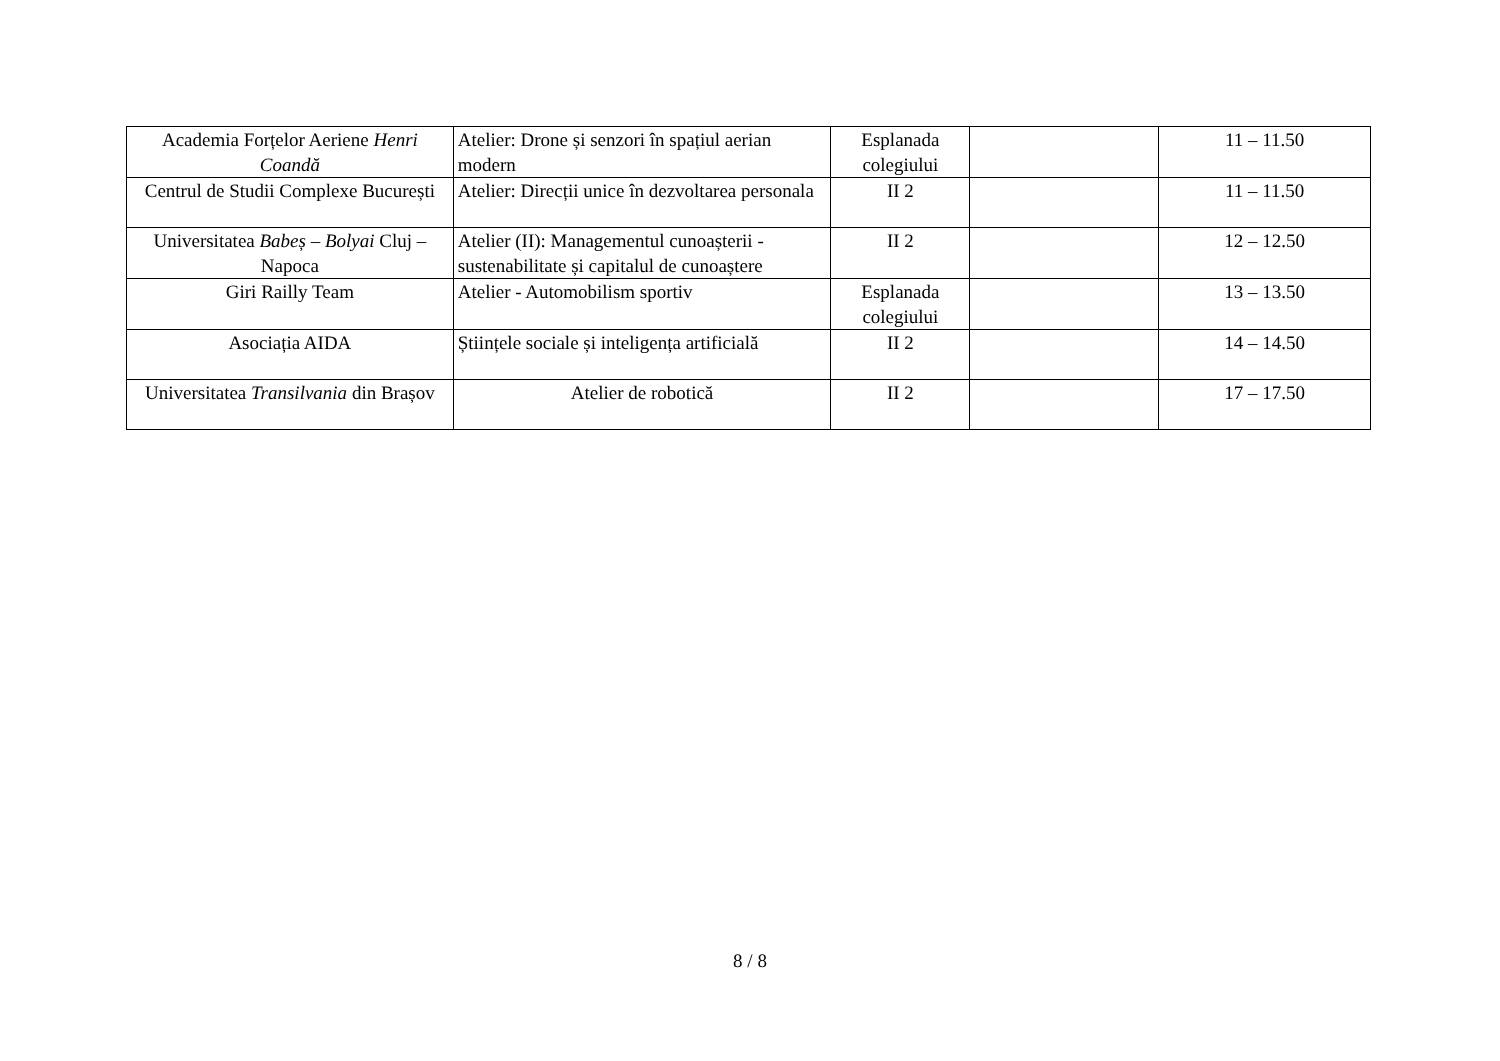| Academia Forțelor Aeriene Henri Coandă | Atelier: Drone și senzori în spațiul aerian modern | Esplanada colegiului | | 11 – 11.50 |
| Centrul de Studii Complexe București | Atelier: Direcții unice în dezvoltarea personala | II 2 | | 11 – 11.50 |
| Universitatea Babeș – Bolyai Cluj – Napoca | Atelier (II): Managementul cunoașterii - sustenabilitate și capitalul de cunoaștere | II 2 | | 12 – 12.50 |
| Giri Railly Team | Atelier - Automobilism sportiv | Esplanada colegiului | | 13 – 13.50 |
| Asociația AIDA | Științele sociale și inteligența artificială | II 2 | | 14 – 14.50 |
| Universitatea Transilvania din Brașov | Atelier de robotică | II 2 | | 17 – 17.50 |
8 / 8